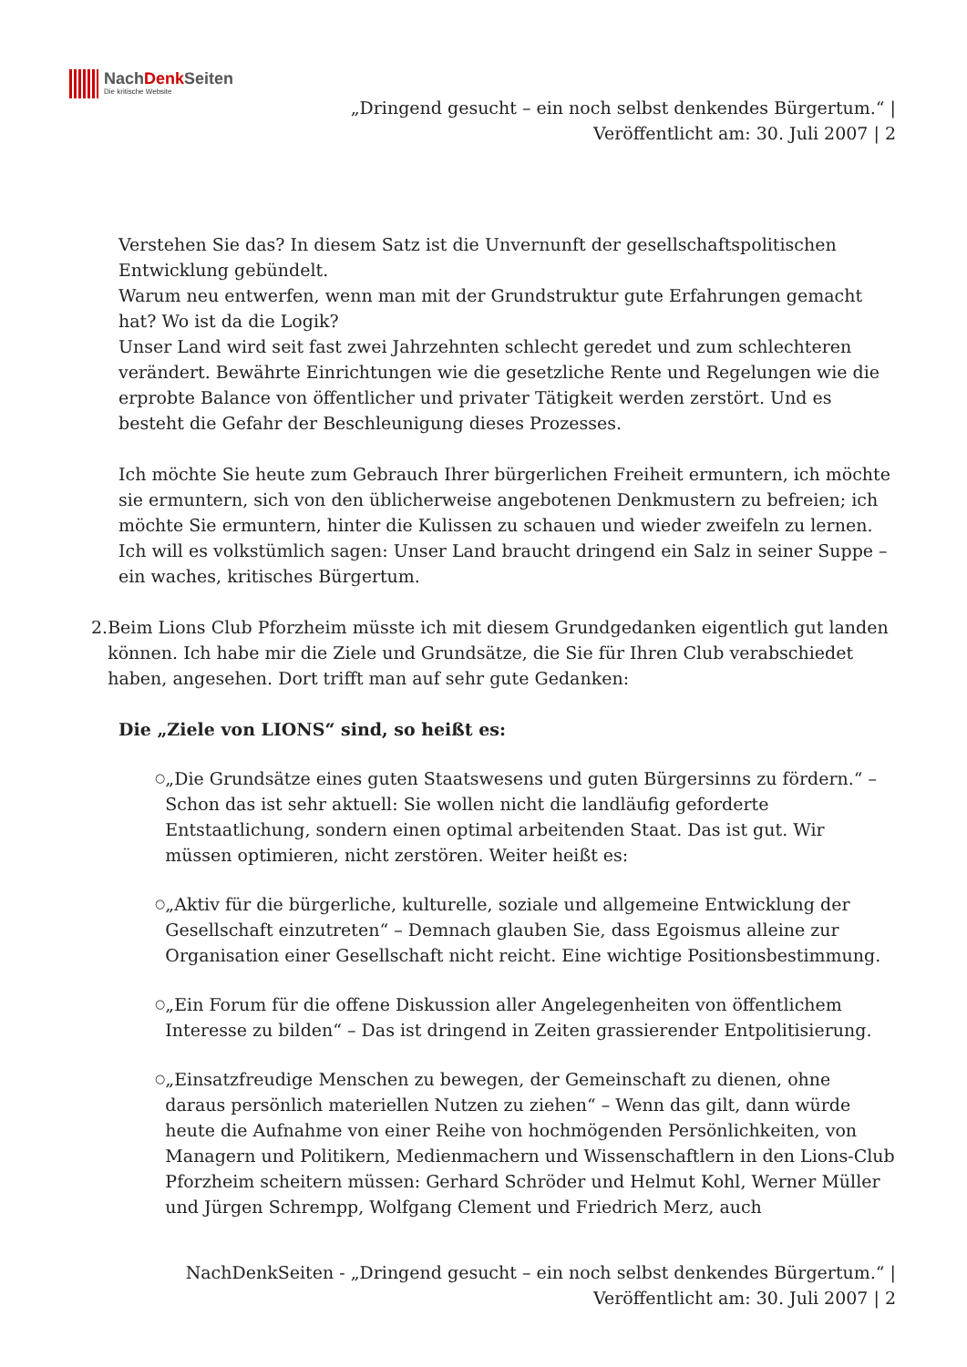NachDenk Seiten
Die kritische Website
„Dringend gesucht – ein noch selbst denkendes Bürgertum.“ |
Veröffentlicht am: 30. Juli 2007 | 2
Verstehen Sie das? In diesem Satz ist die Unvernunft der gesellschaftspolitischen Entwicklung gebündelt.
Warum neu entwerfen, wenn man mit der Grundstruktur gute Erfahrungen gemacht hat? Wo ist da die Logik?
Unser Land wird seit fast zwei Jahrzehnten schlecht geredet und zum schlechteren verändert. Bewährte Einrichtungen wie die gesetzliche Rente und Regelungen wie die erprobte Balance von öffentlicher und privater Tätigkeit werden zerstört. Und es besteht die Gefahr der Beschleunigung dieses Prozesses.
Ich möchte Sie heute zum Gebrauch Ihrer bürgerlichen Freiheit ermuntern, ich möchte sie ermuntern, sich von den üblicherweise angebotenen Denkmustern zu befreien; ich möchte Sie ermuntern, hinter die Kulissen zu schauen und wieder zweifeln zu lernen. Ich will es volkstümlich sagen: Unser Land braucht dringend ein Salz in seiner Suppe – ein waches, kritisches Bürgertum.
2. Beim Lions Club Pforzheim müsste ich mit diesem Grundgedanken eigentlich gut landen können. Ich habe mir die Ziele und Grundsätze, die Sie für Ihren Club verabschiedet haben, angesehen. Dort trifft man auf sehr gute Gedanken:
Die „Ziele von LIONS“ sind, so heißt es:
○ „Die Grundsätze eines guten Staatswesens und guten Bürgersinns zu fördern.“ – Schon das ist sehr aktuell: Sie wollen nicht die landläufig geforderte Entstaatlichung, sondern einen optimal arbeitenden Staat. Das ist gut. Wir müssen optimieren, nicht zerstören. Weiter heißt es:
○ „Aktiv für die bürgerliche, kulturelle, soziale und allgemeine Entwicklung der Gesellschaft einzutreten“ – Demnach glauben Sie, dass Egoismus alleine zur Organisation einer Gesellschaft nicht reicht. Eine wichtige Positionsbestimmung.
○ „Ein Forum für die offene Diskussion aller Angelegenheiten von öffentlichem Interesse zu bilden“ – Das ist dringend in Zeiten grassierender Entpolitisierung.
○ „Einsatzfreudige Menschen zu bewegen, der Gemeinschaft zu dienen, ohne daraus persönlich materiellen Nutzen zu ziehen“ – Wenn das gilt, dann würde heute die Aufnahme von einer Reihe von hochmögenden Persönlichkeiten, von Managern und Politikern, Medienmachern und Wissenschaftlern in den Lions-Club Pforzheim scheitern müssen: Gerhard Schröder und Helmut Kohl, Werner Müller und Jürgen Schrempp, Wolfgang Clement und Friedrich Merz, auch
NachDenkSeiten - „Dringend gesucht – ein noch selbst denkendes Bürgertum.“ |
Veröffentlicht am: 30. Juli 2007 | 2